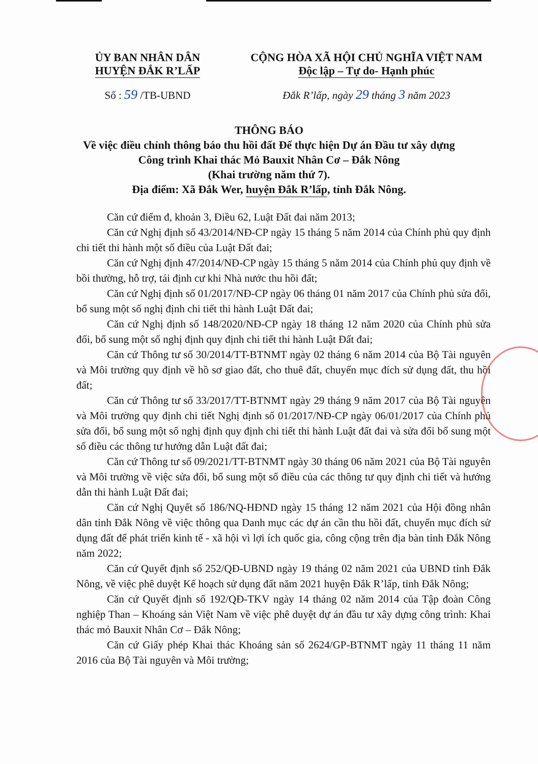ỦY BAN NHÂN DÂN
HUYỆN ĐẮK R’LẤP
CỘNG HÒA XÃ HỘI CHỦ NGHĨA VIỆT NAM
Độc lập – Tự do- Hạnh phúc
Số : 59 /TB-UBND Đắk R’lấp, ngày 29 tháng 3 năm 2023
THÔNG BÁO
Về việc điều chỉnh thông báo thu hồi đất Để thực hiện Dự án Đầu tư xây dựng Công trình Khai thác Mỏ Bauxit Nhân Cơ – Đắk Nông
(Khai trường năm thứ 7).
Địa điểm: Xã Đắk Wer, huyện Đắk R’lấp, tỉnh Đắk Nông.
Căn cứ điểm đ, khoản 3, Điều 62, Luật Đất đai năm 2013;
Căn cứ Nghị định số 43/2014/NĐ-CP ngày 15 tháng 5 năm 2014 của Chính phủ quy định chi tiết thi hành một số điều của Luật Đất đai;
Căn cứ Nghị định 47/2014/NĐ-CP ngày 15 tháng 5 năm 2014 của Chính phủ quy định về bồi thường, hỗ trợ, tái định cư khi Nhà nước thu hồi đất;
Căn cứ Nghị định số 01/2017/NĐ-CP ngày 06 tháng 01 năm 2017 của Chính phủ sửa đổi, bổ sung một số nghị định chi tiết thi hành Luật Đất đai;
Căn cứ Nghị định số 148/2020/NĐ-CP ngày 18 tháng 12 năm 2020 của Chính phủ sửa đổi, bổ sung một số nghị định quy định chi tiết thi hành Luật Đất đai;
Căn cứ Thông tư số 30/2014/TT-BTNMT ngày 02 tháng 6 năm 2014 của Bộ Tài nguyên và Môi trường quy định về hồ sơ giao đất, cho thuê đất, chuyển mục đích sử dụng đất, thu hồi đất;
Căn cứ Thông tư số 33/2017/TT-BTNMT ngày 29 tháng 9 năm 2017 của Bộ Tài nguyên và Môi trường quy định chi tiết Nghị định số 01/2017/NĐ-CP ngày 06/01/2017 của Chính phủ sửa đổi, bổ sung một số nghị định quy định chi tiết thi hành Luật đất đai và sửa đổi bổ sung một số điều các thông tư hướng dẫn Luật đất đai;
Căn cứ Thông tư số 09/2021/TT-BTNMT ngày 30 tháng 06 năm 2021 của Bộ Tài nguyên và Môi trường về việc sửa đổi, bổ sung một số điều của các thông tư quy định chi tiết và hướng dẫn thi hành Luật Đất đai;
Căn cứ Nghị Quyết số 186/NQ-HĐND ngày 15 tháng 12 năm 2021 của Hội đồng nhân dân tỉnh Đắk Nông về việc thông qua Danh mục các dự án cần thu hồi đất, chuyển mục đích sử dụng đất để phát triển kinh tế - xã hội vì lợi ích quốc gia, công cộng trên địa bàn tỉnh Đắk Nông năm 2022;
Căn cứ Quyết định số 252/QĐ-UBND ngày 19 tháng 02 năm 2021 của UBND tỉnh Đắk Nông, về việc phê duyệt Kế hoạch sử dụng đất năm 2021 huyện Đắk R’lấp, tỉnh Đắk Nông;
Căn cứ Quyết định số 192/QĐ-TKV ngày 14 tháng 02 năm 2014 của Tập đoàn Công nghiệp Than – Khoáng sản Việt Nam về việc phê duyệt dự án đầu tư xây dựng công trình: Khai thác mỏ Bauxit Nhân Cơ – Đắk Nông;
Căn cứ Giấy phép Khai thác Khoáng sản số 2624/GP-BTNMT ngày 11 tháng 11 năm 2016 của Bộ Tài nguyên và Môi trường;